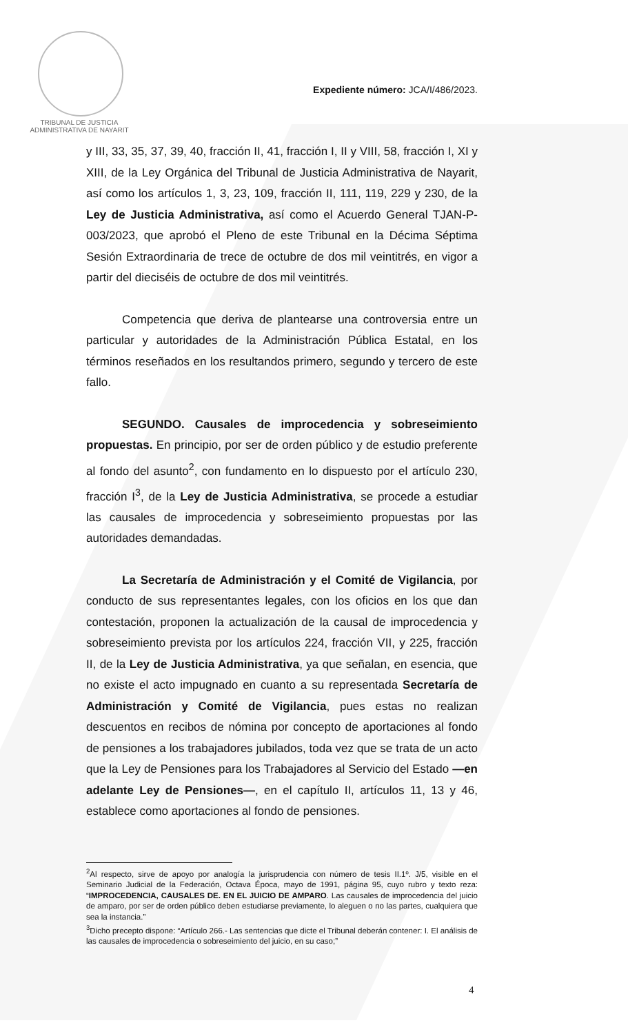TRIBUNAL DE JUSTICIA
ADMINISTRATIVA DE NAYARIT
Expediente número: JCA/I/486/2023.
y III, 33, 35, 37, 39, 40, fracción II, 41, fracción I, II y VIII, 58, fracción I, XI y XIII, de la Ley Orgánica del Tribunal de Justicia Administrativa de Nayarit, así como los artículos 1, 3, 23, 109, fracción II, 111, 119, 229 y 230, de la Ley de Justicia Administrativa, así como el Acuerdo General TJAN-P-003/2023, que aprobó el Pleno de este Tribunal en la Décima Séptima Sesión Extraordinaria de trece de octubre de dos mil veintitrés, en vigor a partir del dieciséis de octubre de dos mil veintitrés.
Competencia que deriva de plantearse una controversia entre un particular y autoridades de la Administración Pública Estatal, en los términos reseñados en los resultandos primero, segundo y tercero de este fallo.
SEGUNDO. Causales de improcedencia y sobreseimiento propuestas. En principio, por ser de orden público y de estudio preferente al fondo del asunto<sup>2</sup>, con fundamento en lo dispuesto por el artículo 230, fracción I<sup>3</sup>, de la Ley de Justicia Administrativa, se procede a estudiar las causales de improcedencia y sobreseimiento propuestas por las autoridades demandadas.
La Secretaría de Administración y el Comité de Vigilancia, por conducto de sus representantes legales, con los oficios en los que dan contestación, proponen la actualización de la causal de improcedencia y sobreseimiento prevista por los artículos 224, fracción VII, y 225, fracción II, de la Ley de Justicia Administrativa, ya que señalan, en esencia, que no existe el acto impugnado en cuanto a su representada Secretaría de Administración y Comité de Vigilancia, pues estas no realizan descuentos en recibos de nómina por concepto de aportaciones al fondo de pensiones a los trabajadores jubilados, toda vez que se trata de un acto que la Ley de Pensiones para los Trabajadores al Servicio del Estado —en adelante Ley de Pensiones—, en el capítulo II, artículos 11, 13 y 46, establece como aportaciones al fondo de pensiones.
<sup>2</sup> Al respecto, sirve de apoyo por analogía la jurisprudencia con número de tesis II.1º. J/5, visible en el Seminario Judicial de la Federación, Octava Época, mayo de 1991, página 95, cuyo rubro y texto reza: “IMPROCEDENCIA, CAUSALES DE. EN EL JUICIO DE AMPARO. Las causales de improcedencia del juicio de amparo, por ser de orden público deben estudiarse previamente, lo aleguen o no las partes, cualquiera que sea la instancia.”
<sup>3</sup> Dicho precepto dispone: “Artículo 266.- Las sentencias que dicte el Tribunal deberán contener: I. El análisis de las causales de improcedencia o sobreseimiento del juicio, en su caso;”
4